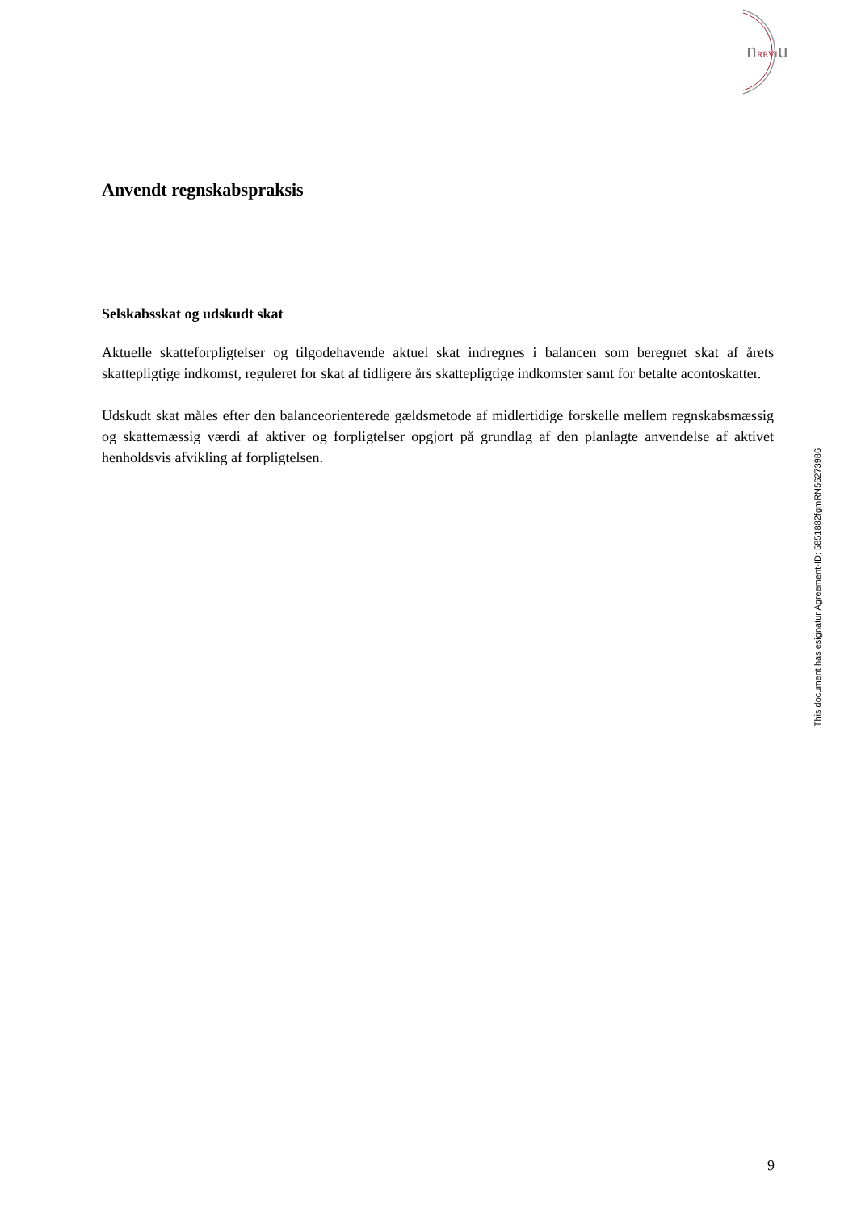nREVIu
Anvendt regnskabspraksis
Selskabsskat og udskudt skat
Aktuelle skatteforpligtelser og tilgodehavende aktuel skat indregnes i balancen som beregnet skat af årets skattepligtige indkomst, reguleret for skat af tidligere års skattepligtige indkomster samt for betalte acontoskatter.
Udskudt skat måles efter den balanceorienterede gældsmetode af midlertidige forskelle mellem regnskabsmæssig og skattemæssig værdi af aktiver og forpligtelser opgjort på grundlag af den planlagte anvendelse af aktivet henholdsvis afvikling af forpligtelsen.
This document has esignatur Agreement-ID: 5851882fgmRN56273986
9